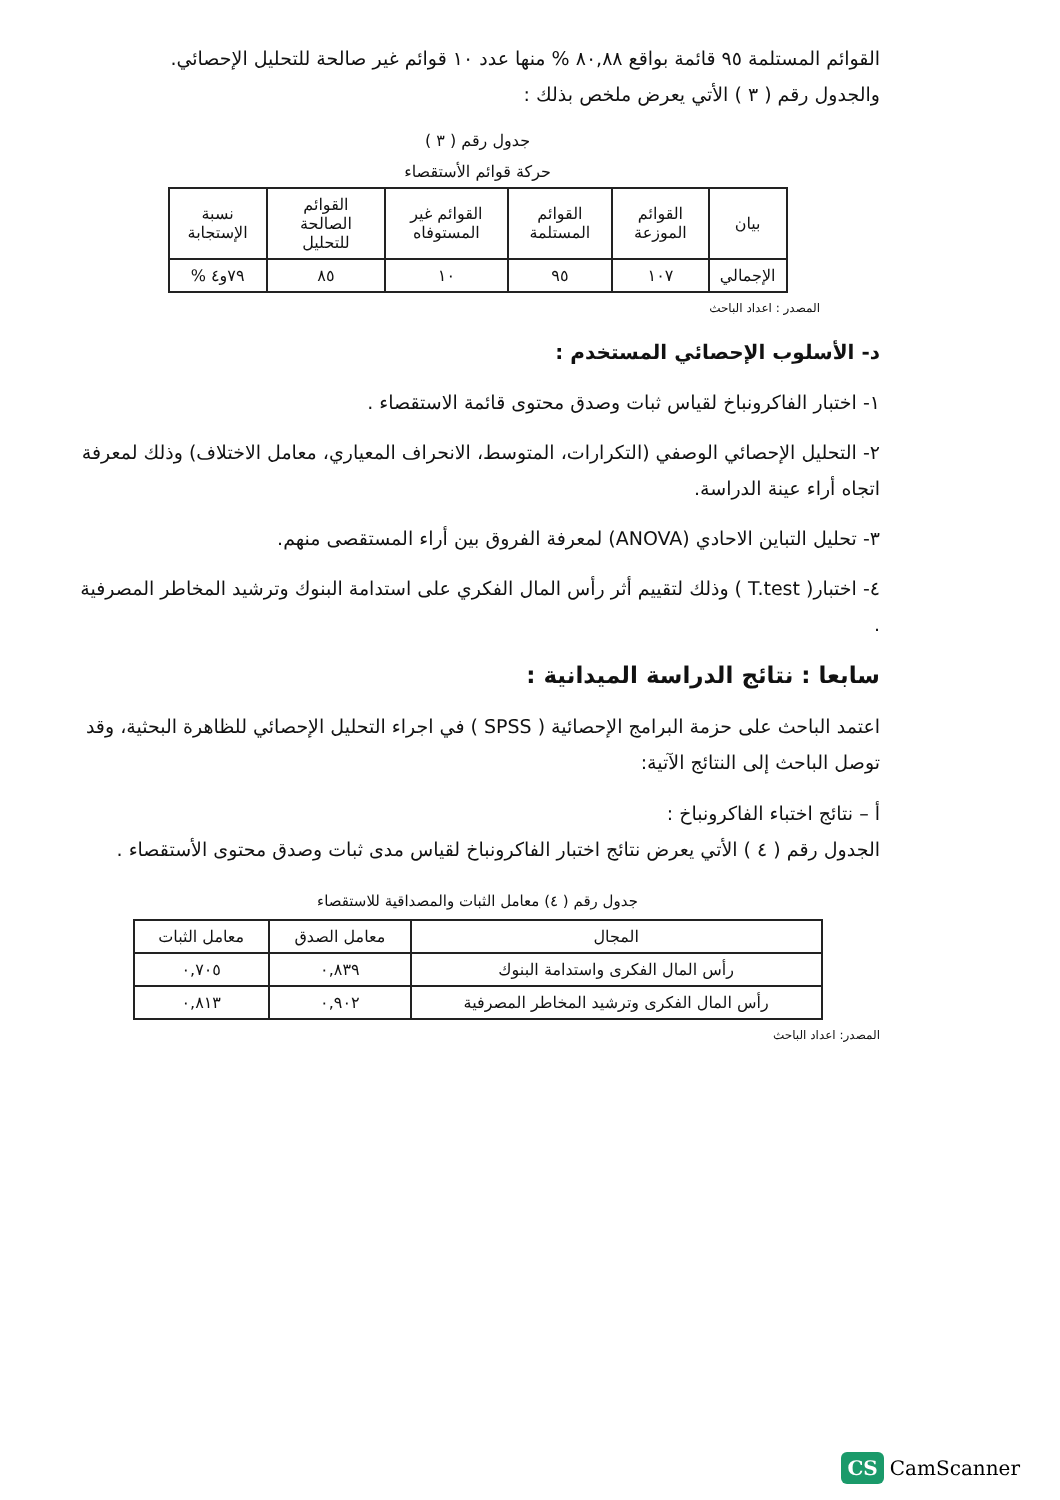القوائم المستلمة ٩٥ قائمة بواقع ٨٠,٨٨ % منها عدد ١٠ قوائم غير صالحة للتحليل الإحصائي.
والجدول رقم ( ٣ ) الأتي يعرض ملخص بذلك :
جدول رقم ( ٣ )
حركة قوائم الأستقصاء
| بيان | القوائم الموزعة | القوائم المستلمة | القوائم غير المستوفاه | القوائم الصالحة للتحليل | نسبة الإستجابة |
| --- | --- | --- | --- | --- | --- |
| الإجمالي | ١٠٧ | ٩٥ | ١٠ | ٨٥ | ٧٩و٤ % |
المصدر : اعداد الباحث
د- الأسلوب الإحصائي المستخدم :
١- اختبار الفاكرونباخ لقياس ثبات وصدق محتوى قائمة الاستقصاء .
٢- التحليل الإحصائي الوصفي (التكرارات، المتوسط، الانحراف المعياري، معامل الاختلاف) وذلك لمعرفة اتجاه أراء عينة الدراسة.
٣- تحليل التباين الاحادي (ANOVA) لمعرفة الفروق بين أراء المستقصى منهم.
٤- اختبار( T.test ) وذلك لتقييم أثر رأس المال الفكري على استدامة البنوك وترشيد المخاطر المصرفية .
سابعا : نتائج الدراسة الميدانية :
اعتمد الباحث على حزمة البرامج الإحصائية ( SPSS ) في اجراء التحليل الإحصائي للظاهرة البحثية، وقد توصل الباحث إلى النتائج الآتية:
أ – نتائج اختباء الفاكرونباخ :
الجدول رقم ( ٤ ) الأتي يعرض نتائج اختبار الفاكرونباخ لقياس مدى ثبات وصدق محتوى الأستقصاء .
جدول رقم ( ٤) معامل الثبات والمصداقية للاستقصاء
| المجال | معامل الصدق | معامل الثبات |
| --- | --- | --- |
| رأس المال الفكرى واستدامة البنوك | ٠,٨٣٩ | ٠,٧٠٥ |
| رأس المال الفكرى وترشيد المخاطر المصرفية | ٠,٩٠٢ | ٠,٨١٣ |
المصدر: اعداد الباحث
CS CamScanner